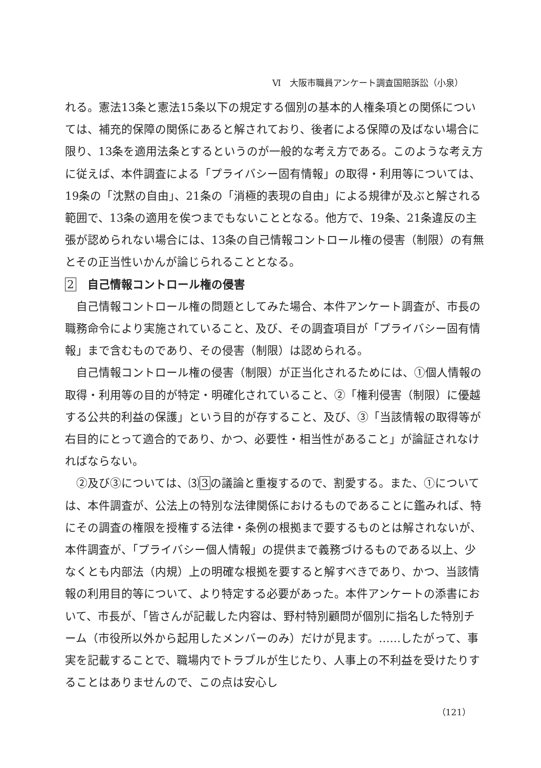Ⅵ　大阪市職員アンケート調査国賠訴訟（小泉）
れる。憲法13条と憲法15条以下の規定する個別の基本的人権条項との関係については、補充的保障の関係にあると解されており、後者による保障の及ばない場合に限り、13条を適用法条とするというのが一般的な考え方である。このような考え方に従えば、本件調査による「プライバシー固有情報」の取得・利用等については、19条の「沈黙の自由」、21条の「消極的表現の自由」による規律が及ぶと解される範囲で、13条の適用を俟つまでもないこととなる。他方で、19条、21条違反の主張が認められない場合には、13条の自己情報コントロール権の侵害（制限）の有無とその正当性いかんが論じられることとなる。
2　自己情報コントロール権の侵害
自己情報コントロール権の問題としてみた場合、本件アンケート調査が、市長の職務命令により実施されていること、及び、その調査項目が「プライバシー固有情報」まで含むものであり、その侵害（制限）は認められる。
自己情報コントロール権の侵害（制限）が正当化されるためには、①個人情報の取得・利用等の目的が特定・明確化されていること、②「権利侵害（制限）に優越する公共的利益の保護」という目的が存すること、及び、③「当該情報の取得等が右目的にとって適合的であり、かつ、必要性・相当性があること」が論証されなければならない。
②及び③については、⑶ 3 の議論と重複するので、割愛する。また、①については、本件調査が、公法上の特別な法律関係におけるものであることに鑑みれば、特にその調査の権限を授権する法律・条例の根拠まで要するものとは解されないが、本件調査が、「プライバシー個人情報」の提供まで義務づけるものである以上、少なくとも内部法（内規）上の明確な根拠を要すると解すべきであり、かつ、当該情報の利用目的等について、より特定する必要があった。本件アンケートの添書において、市長が、「皆さんが記載した内容は、野村特別顧問が個別に指名した特別チーム（市役所以外から起用したメンバーのみ）だけが見ます。……したがって、事実を記載することで、職場内でトラブルが生じたり、人事上の不利益を受けたりすることはありませんので、この点は安心し
（121）